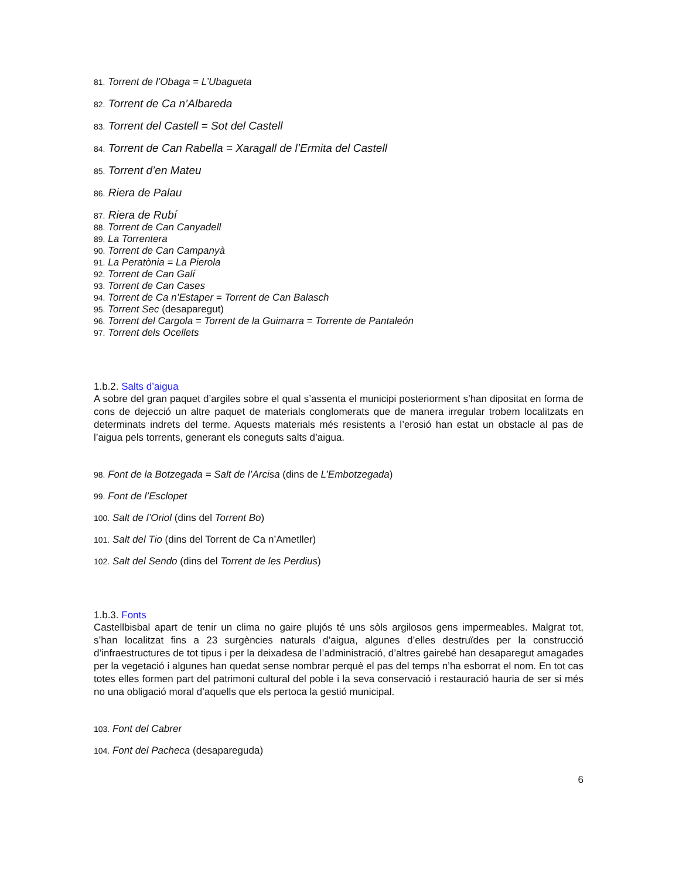81. Torrent de l’Obaga = L’Ubagueta
82. Torrent de Ca n’Albareda
83. Torrent del Castell = Sot del Castell
84. Torrent de Can Rabella = Xaragall de l’Ermita del Castell
85. Torrent d’en Mateu
86. Riera de Palau
87. Riera de Rubí
88. Torrent de Can Canyadell
89. La Torrentera
90. Torrent de Can Campanyà
91. La Peratònia = La Pierola
92. Torrent de Can Galí
93. Torrent de Can Cases
94. Torrent de Ca n’Estaper = Torrent de Can Balasch
95. Torrent Sec (desaparegut)
96. Torrent del Cargola = Torrent de la Guimarra = Torrente de Pantaleón
97. Torrent dels Ocellets
1.b.2. Salts d’aigua
A sobre del gran paquet d’argiles sobre el qual s’assenta el municipi posteriorment s’han dipositat en forma de cons de dejecció un altre paquet de materials conglomerats que de manera irregular trobem localitzats en determinats indrets del terme. Aquests materials més resistents a l’erosió han estat un obstacle al pas de l’aigua pels torrents, generant els coneguts salts d’aigua.
98. Font de la Botzegada = Salt de l’Arcisa (dins de L’Embotzegada)
99. Font de l’Esclopet
100. Salt de l’Oriol (dins del Torrent Bo)
101. Salt del Tio (dins del Torrent de Ca n’Ametller)
102. Salt del Sendo (dins del Torrent de les Perdius)
1.b.3. Fonts
Castellbisbal apart de tenir un clima no gaire plujós té uns sòls argilosos gens impermeables. Malgrat tot, s’han localitzat fins a 23 surgències naturals d’aigua, algunes d’elles destruïdes per la construcció d’infraestructures de tot tipus i per la deixadesa de l’administració, d’altres gairebé han desaparegut amagades per la vegetació i algunes han quedat sense nombrar perquè el pas del temps n’ha esborrat el nom. En tot cas totes elles formen part del patrimoni cultural del poble i la seva conservació i restauració hauria de ser si més no una obligació moral d’aquells que els pertoca la gestió municipal.
103. Font del Cabrer
104. Font del Pacheca (desapareguda)
6